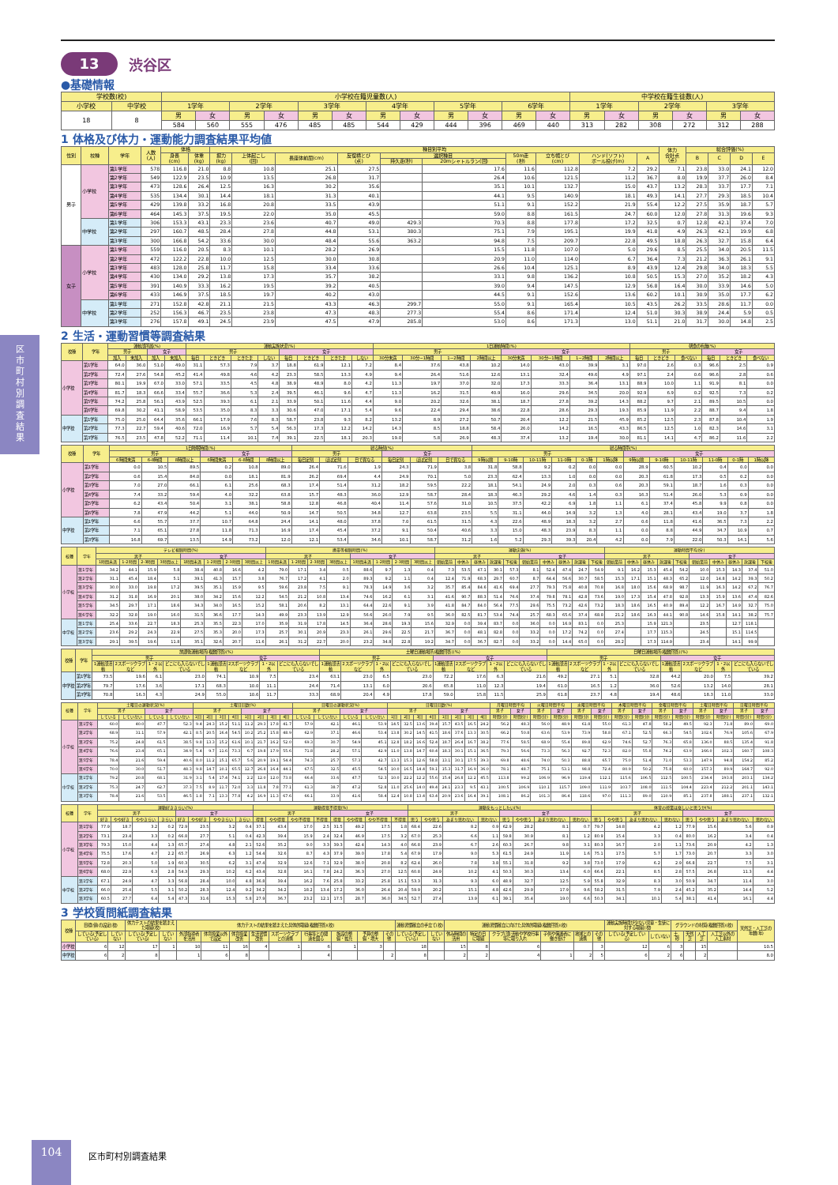区
市
町
村
別
調
査
結
果
13
渋谷区
●基礎情報
| 学校数(校) | | 小学校在籍児童数(人) | | | | | | | | | | | | 中学校在籍生徒数(人) | | | | | |
| --- | --- | --- | --- | --- | --- | --- | --- | --- | --- | --- | --- | --- | --- | --- | --- | --- | --- | --- | --- |
| 小学校 | 中学校 | 1学年 | | 2学年 | | 3学年 | | 4学年 | | 5学年 | | 6学年 | | 1学年 | | 2学年 | | 3学年 | |
| 18 | 8 | 男 | 女 | 男 | 女 | 男 | 女 | 男 | 女 | 男 | 女 | 男 | 女 | 男 | 女 | 男 | 女 | 男 | 女 |
| | | 584 | 560 | 555 | 476 | 485 | 485 | 544 | 429 | 444 | 396 | 469 | 440 | 313 | 282 | 308 | 272 | 312 | 288 |
1 体格及び体力・運動能力調査結果平均値
| 性別 | 校種 | 学年 | 人数 (人) | 体格 | | 種目別平均 | | | | | | | | | | 体力 合計点 (点) | 総合評価(%) | | | |
| --- | --- | --- | --- | --- | --- | --- | --- | --- | --- | --- | --- | --- | --- | --- | --- | --- | --- | --- | --- | --- |
| | | | | 身長 (cm) | 体重 (kg) | 握力 (kg) | 上体起こし (回) | 長座体前屈(cm) | 反復横とび (点) | 選択種目 | | 50m走 (秒) | 立ち幅とび (cm) | ハンド(ソフト) ボール投げ(m) | A | | B | C | D | E |
| | | | | | | | | | | 持久走(秒) | 20mシャトルラン(回) | | | | | | | | | |
| 男子 | 小学校 | 第1学年 | 578 | 116.8 | 21.0 | 8.8 | 10.8 | 25.1 | 27.5 | | 17.6 | 11.6 | 112.8 | 7.2 | 29.2 | 7.1 | 23.8 | 33.0 | 24.1 | 12.0 |
| | | 第2学年 | 549 | 122.9 | 23.5 | 10.9 | 13.5 | 26.8 | 31.7 | | 26.4 | 10.6 | 121.5 | 11.2 | 36.7 | 8.0 | 19.9 | 37.7 | 26.0 | 8.4 |
| | | 第3学年 | 473 | 128.6 | 26.4 | 12.5 | 16.3 | 30.2 | 35.6 | | 35.1 | 10.1 | 132.7 | 15.0 | 43.7 | 13.2 | 28.3 | 33.7 | 17.7 | 7.1 |
| | | 第4学年 | 535 | 134.4 | 30.1 | 14.4 | 18.1 | 31.3 | 40.1 | | 44.1 | 9.5 | 140.9 | 18.1 | 49.3 | 14.1 | 27.7 | 29.3 | 18.5 | 10.4 |
| | | 第5学年 | 429 | 139.8 | 33.2 | 16.8 | 20.8 | 33.5 | 43.9 | | 51.1 | 9.1 | 152.2 | 21.9 | 55.4 | 12.2 | 27.5 | 35.9 | 18.7 | 5.7 |
| | | 第6学年 | 464 | 145.3 | 37.5 | 19.5 | 22.0 | 35.0 | 45.5 | | 59.0 | 8.8 | 161.5 | 24.7 | 60.0 | 12.0 | 27.8 | 31.3 | 19.6 | 9.3 |
| | 中学校 | 第1学年 | 306 | 153.3 | 43.1 | 23.3 | 23.6 | 40.7 | 49.0 | 429.3 | 70.3 | 8.8 | 177.8 | 17.2 | 32.5 | 0.7 | 12.8 | 42.1 | 37.4 | 7.0 |
| | | 第2学年 | 297 | 160.7 | 48.5 | 28.4 | 27.8 | 44.8 | 53.1 | 380.3 | 75.1 | 7.9 | 195.1 | 19.9 | 41.8 | 4.9 | 26.3 | 42.1 | 19.9 | 6.8 |
| | | 第3学年 | 300 | 166.8 | 54.2 | 33.6 | 30.0 | 48.4 | 55.6 | 363.2 | 94.8 | 7.5 | 209.7 | 22.8 | 49.5 | 18.8 | 26.3 | 32.7 | 15.8 | 6.4 |
| 女子 | 小学校 | 第1学年 | 559 | 116.0 | 20.5 | 8.3 | 10.1 | 28.2 | 26.9 | | 15.5 | 11.8 | 107.0 | 5.0 | 29.6 | 8.5 | 25.5 | 34.0 | 20.5 | 11.5 |
| | | 第2学年 | 472 | 122.2 | 22.8 | 10.0 | 12.5 | 30.0 | 30.8 | | 20.9 | 11.0 | 114.0 | 6.7 | 36.4 | 7.3 | 21.2 | 36.3 | 26.1 | 9.1 |
| | | 第3学年 | 483 | 128.0 | 25.8 | 11.7 | 15.8 | 33.4 | 33.6 | | 26.6 | 10.4 | 125.1 | 8.9 | 43.9 | 12.4 | 29.8 | 34.0 | 18.3 | 5.5 |
| | | 第4学年 | 430 | 134.0 | 29.2 | 13.8 | 17.3 | 35.7 | 38.2 | | 33.1 | 9.8 | 136.2 | 10.8 | 50.5 | 15.3 | 27.0 | 35.2 | 18.2 | 4.3 |
| | | 第5学年 | 391 | 140.9 | 33.3 | 16.2 | 19.5 | 39.2 | 40.5 | | 39.0 | 9.4 | 147.5 | 12.9 | 56.8 | 16.4 | 30.0 | 33.9 | 14.6 | 5.0 |
| | | 第6学年 | 433 | 146.9 | 37.5 | 18.5 | 19.7 | 40.2 | 43.0 | | 44.5 | 9.1 | 152.6 | 13.6 | 60.2 | 10.1 | 30.9 | 35.0 | 17.7 | 6.2 |
| | 中学校 | 第1学年 | 271 | 152.8 | 42.8 | 21.1 | 21.5 | 43.3 | 46.3 | 299.7 | 55.0 | 9.1 | 165.4 | 10.5 | 43.5 | 26.2 | 33.5 | 28.6 | 11.7 | 0.0 |
| | | 第2学年 | 252 | 156.3 | 46.7 | 23.5 | 23.8 | 47.3 | 48.3 | 277.3 | 55.4 | 8.6 | 171.4 | 12.4 | 51.0 | 30.3 | 38.9 | 24.4 | 5.9 | 0.5 |
| | | 第3学年 | 276 | 157.8 | 49.1 | 24.5 | 23.9 | 47.5 | 47.9 | 285.8 | 53.0 | 8.6 | 171.3 | 13.0 | 51.1 | 21.0 | 31.7 | 30.0 | 14.8 | 2.5 |
2 生活・運動習慣等調査結果
| 校種 | 学年 | 運動部所属(%) | | | | 運動実施状況(%) | | | | | | | | 1日運動時間(%) | | | | | | | | 朝食の有無(%) | | | | | |
| --- | --- | --- | --- | --- | --- | --- | --- | --- | --- | --- | --- | --- | --- | --- | --- | --- | --- | --- | --- | --- | --- | --- | --- | --- | --- | --- | --- |
| | | 男子 | | 女子 | | 男子 | | | | 女子 | | | | 男子 | | | | 女子 | | | | 男子 | | | 女子 | | |
| | | 加入 | 未加入 | 加入 | 未加入 | 毎日 | ときどき | ときたま | しない | 毎日 | ときどき | ときたま | しない | 30分未満 | 30分~1時間 | 1~2時間 | 2時間以上 | 30分未満 | 30分~1時間 | 1~2時間 | 2時間以上 | 毎日 | ときどき | 食べない | 毎日 | ときどき | 食べない |
| 小学校 | 第1学年 | 64.0 | 36.0 | 51.0 | 49.0 | 31.1 | 57.3 | 7.9 | 3.7 | 18.8 | 61.9 | 12.1 | 7.2 | 8.4 | 37.6 | 43.8 | 10.2 | 14.0 | 43.0 | 39.9 | 3.1 | 97.0 | 2.6 | 0.3 | 96.6 | 2.5 | 0.9 |
| | 第2学年 | 72.4 | 27.6 | 54.8 | 45.2 | 41.4 | 49.8 | 4.6 | 4.2 | 23.3 | 58.5 | 13.3 | 4.9 | 9.4 | 26.4 | 51.6 | 12.6 | 13.1 | 32.4 | 49.6 | 4.9 | 97.1 | 2.4 | 0.6 | 96.6 | 2.8 | 0.6 |
| | 第3学年 | 80.1 | 19.9 | 67.0 | 33.0 | 57.1 | 33.5 | 4.5 | 4.8 | 38.9 | 48.9 | 8.0 | 4.2 | 11.3 | 19.7 | 37.0 | 32.0 | 17.3 | 33.3 | 36.4 | 13.1 | 88.9 | 10.0 | 1.1 | 91.9 | 8.1 | 0.0 |
| | 第4学年 | 81.7 | 18.3 | 66.6 | 33.4 | 55.7 | 36.6 | 5.3 | 2.4 | 39.5 | 46.1 | 9.6 | 4.7 | 11.3 | 16.2 | 31.5 | 40.9 | 16.0 | 29.6 | 34.5 | 20.0 | 92.9 | 6.9 | 0.2 | 92.5 | 7.3 | 0.2 |
| | 第5学年 | 74.2 | 25.8 | 56.1 | 43.9 | 52.5 | 39.3 | 6.1 | 2.1 | 33.9 | 50.1 | 11.6 | 4.4 | 9.0 | 20.2 | 32.6 | 38.1 | 18.7 | 27.8 | 39.2 | 14.3 | 88.2 | 9.7 | 2.1 | 89.5 | 10.5 | 0.0 |
| | 第6学年 | 69.8 | 30.2 | 41.1 | 58.9 | 53.5 | 35.0 | 8.3 | 3.3 | 30.6 | 47.0 | 17.1 | 5.4 | 9.6 | 22.4 | 29.4 | 38.6 | 22.8 | 28.6 | 29.3 | 19.3 | 85.9 | 11.9 | 2.2 | 88.7 | 9.4 | 1.8 |
| 中学校 | 第1学年 | 75.0 | 25.0 | 64.4 | 35.6 | 66.1 | 17.9 | 7.6 | 8.3 | 58.7 | 23.8 | 9.3 | 8.2 | 13.2 | 8.9 | 27.2 | 50.7 | 20.4 | 12.2 | 21.5 | 45.9 | 85.2 | 12.5 | 2.3 | 87.8 | 10.4 | 1.9 |
| | 第2学年 | 77.3 | 22.7 | 59.4 | 40.6 | 72.0 | 16.9 | 5.7 | 5.4 | 56.3 | 17.3 | 12.2 | 14.2 | 14.3 | 8.5 | 18.8 | 58.4 | 26.0 | 14.2 | 16.5 | 43.3 | 86.5 | 12.5 | 1.0 | 82.3 | 14.6 | 3.1 |
| | 第3学年 | 76.5 | 23.5 | 47.8 | 52.2 | 71.1 | 11.4 | 10.1 | 7.4 | 39.1 | 22.5 | 18.1 | 20.3 | 19.0 | 5.8 | 26.9 | 48.3 | 37.4 | 13.2 | 19.4 | 30.0 | 81.1 | 14.1 | 4.7 | 86.2 | 11.6 | 2.2 |
| 校種 | 学年 | 1日睡眠時間(%) | | | | | | 寝る時刻(%) | | | | | | 寝る時間帯(%) | | | | | | | | | | | |
| --- | --- | --- | --- | --- | --- | --- | --- | --- | --- | --- | --- | --- | --- | --- | --- | --- | --- | --- | --- | --- | --- | --- | --- | --- | --- |
| | | 男子 | | | 女子 | | | 男子 | | | 女子 | | | 男子 | | | | | | 女子 | | | | | |
| | | 6時間未満 | 6-8時間 | 8時間以上 | 6時間未満 | 6-8時間 | 8時間以上 | 毎日定刻 | ほぼ定刻 | 日で異なる | 毎日定刻 | ほぼ定刻 | 日で異なる | 9時以前 | 9-10時 | 10-11時 | 11-0時 | 0-1時 | 1時以降 | 9時以前 | 9-10時 | 10-11時 | 11-0時 | 0-1時 | 1時以降 |
| 小学校 | 第1学年 | 0.0 | 10.5 | 89.5 | 0.2 | 10.8 | 89.0 | 26.4 | 71.6 | 1.9 | 24.3 | 71.9 | 3.8 | 31.8 | 58.8 | 9.2 | 0.2 | 0.0 | 0.0 | 28.9 | 60.5 | 10.2 | 0.4 | 0.0 | 0.0 |
| | 第2学年 | 0.6 | 15.4 | 84.0 | 0.0 | 18.1 | 81.9 | 26.2 | 69.4 | 4.4 | 24.9 | 70.1 | 5.0 | 23.3 | 62.4 | 13.3 | 1.0 | 0.0 | 0.0 | 20.3 | 61.8 | 17.3 | 0.5 | 0.2 | 0.0 |
| | 第3学年 | 7.0 | 27.0 | 66.1 | 6.1 | 25.6 | 68.3 | 17.4 | 51.4 | 31.2 | 18.2 | 59.5 | 22.2 | 18.1 | 54.1 | 24.9 | 2.0 | 0.3 | 0.6 | 20.3 | 59.1 | 18.7 | 1.6 | 0.3 | 0.0 |
| | 第4学年 | 7.4 | 33.2 | 59.4 | 4.0 | 32.2 | 63.8 | 15.7 | 48.3 | 36.0 | 12.9 | 58.7 | 28.4 | 18.3 | 46.3 | 29.2 | 4.6 | 1.4 | 0.3 | 16.3 | 51.4 | 26.0 | 5.3 | 0.9 | 0.0 |
| | 第5学年 | 6.2 | 43.4 | 50.4 | 3.1 | 38.1 | 58.8 | 12.8 | 46.8 | 40.4 | 11.4 | 57.6 | 31.0 | 10.5 | 37.5 | 42.2 | 6.9 | 1.8 | 1.1 | 6.1 | 37.4 | 45.8 | 9.9 | 0.8 | 0.0 |
| | 第6学年 | 7.8 | 47.9 | 44.2 | 5.1 | 44.0 | 50.9 | 14.7 | 50.5 | 34.8 | 12.7 | 63.8 | 23.5 | 5.5 | 31.1 | 44.0 | 14.9 | 3.2 | 1.3 | 4.0 | 28.1 | 43.4 | 19.0 | 3.7 | 1.8 |
| 中学校 | 第1学年 | 6.6 | 55.7 | 37.7 | 10.7 | 64.8 | 24.4 | 14.1 | 48.0 | 37.8 | 7.0 | 61.5 | 31.5 | 4.3 | 22.6 | 48.9 | 18.3 | 3.2 | 2.7 | 0.6 | 11.8 | 41.6 | 36.5 | 7.3 | 2.2 |
| | 第2学年 | 7.1 | 65.1 | 27.8 | 11.8 | 71.3 | 16.9 | 17.4 | 45.4 | 37.2 | 9.1 | 50.4 | 40.6 | 3.3 | 15.0 | 48.3 | 23.9 | 8.3 | 1.1 | 0.0 | 8.8 | 44.9 | 34.7 | 10.9 | 0.7 |
| | 第3学年 | 16.8 | 69.7 | 13.5 | 14.9 | 73.2 | 12.0 | 12.1 | 53.4 | 34.6 | 10.1 | 58.7 | 31.2 | 1.6 | 5.2 | 29.3 | 39.3 | 20.4 | 4.2 | 0.0 | 7.9 | 22.0 | 50.3 | 14.1 | 5.6 |
| 校種 | 学年 | テレビ視聴時間(%) | | | | | | | | 携帯等視聴時間(%) | | | | | | | | 運動実施(%) | | | | | | | | | | 運動時間平均(分) | | | | | | | | | |
| --- | --- | --- | --- | --- | --- | --- | --- | --- | --- | --- | --- | --- | --- | --- | --- | --- | --- | --- | --- | --- | --- | --- | --- | --- | --- | --- | --- | --- | --- | --- | --- | --- | --- | --- | --- | --- | --- |
| | | 男子 | | | | 女子 | | | | 男子 | | | | 女子 | | | | 男子 | | | | | 女子 | | | | | 男子 | | | | | 女子 | | | | |
| | | 1時間未満 | 1-2時間 | 2-3時間 | 3時間以上 | 1時間未満 | 1-2時間 | 2-3時間 | 3時間以上 | 1時間未満 | 1-2時間 | 2-3時間 | 3時間以上 | 1時間未満 | 1-2時間 | 2-3時間 | 3時間以上 | 朝始業前 | 中休み | 昼休み | 放課後 | 下校後 | 朝始業前 | 中休み | 昼休み | 放課後 | 下校後 | 朝始業前 | 中休み | 昼休み | 放課後 | 下校後 | 朝始業前 | 中休み | 昼休み | 放課後 | 下校後 |
| 小学校 | 第1学年 | 34.2 | 44.1 | 15.9 | 5.8 | 38.4 | 40.8 | 16.6 | 4.2 | 79.0 | 17.1 | 3.4 | 0.5 | 88.6 | 9.7 | 1.3 | 0.4 | 7.3 | 53.5 | 47.1 | 30.1 | 57.3 | 8.1 | 52.4 | 47.4 | 24.7 | 54.9 | 9.1 | 16.2 | 15.3 | 45.4 | 54.2 | 10.0 | 15.3 | 14.3 | 37.4 | 51.0 |
| | 第2学年 | 31.1 | 45.4 | 18.4 | 5.1 | 39.1 | 41.3 | 15.7 | 3.8 | 76.7 | 17.2 | 4.1 | 2.0 | 89.3 | 9.2 | 1.1 | 0.4 | 12.4 | 71.9 | 68.3 | 29.7 | 60.7 | 8.7 | 64.4 | 56.6 | 30.7 | 58.5 | 15.3 | 17.1 | 15.1 | 48.3 | 65.2 | 12.0 | 14.8 | 14.2 | 39.3 | 50.2 |
| | 第3学年 | 30.0 | 33.0 | 19.8 | 17.2 | 39.5 | 35.1 | 15.9 | 9.5 | 59.6 | 23.8 | 7.5 | 9.1 | 78.3 | 14.9 | 3.6 | 3.2 | 35.7 | 85.4 | 84.6 | 41.6 | 69.4 | 27.7 | 79.3 | 75.8 | 40.8 | 70.8 | 16.8 | 18.0 | 15.6 | 68.9 | 98.7 | 11.9 | 16.3 | 14.2 | 67.2 | 76.7 |
| | 第4学年 | 31.2 | 31.8 | 16.9 | 20.1 | 38.0 | 34.2 | 15.6 | 12.2 | 54.5 | 21.2 | 10.8 | 13.4 | 74.6 | 16.2 | 6.1 | 3.1 | 41.6 | 90.7 | 88.3 | 51.4 | 76.6 | 37.4 | 79.8 | 78.1 | 42.8 | 73.6 | 19.0 | 17.3 | 15.4 | 47.8 | 92.8 | 13.3 | 15.9 | 13.6 | 47.4 | 82.6 |
| | 第5学年 | 34.5 | 29.7 | 17.1 | 18.6 | 34.3 | 34.0 | 16.5 | 15.2 | 58.1 | 20.6 | 8.2 | 13.1 | 64.4 | 22.6 | 9.1 | 3.9 | 41.8 | 84.7 | 84.0 | 56.4 | 77.5 | 29.6 | 75.5 | 73.2 | 42.6 | 73.2 | 18.3 | 18.6 | 16.5 | 40.9 | 89.4 | 12.2 | 16.7 | 14.9 | 32.7 | 75.0 |
| | 第6学年 | 32.2 | 32.8 | 19.0 | 16.0 | 31.5 | 36.6 | 17.7 | 14.3 | 49.9 | 23.3 | 13.9 | 12.9 | 56.6 | 26.0 | 7.9 | 9.5 | 36.0 | 82.5 | 81.7 | 53.4 | 74.4 | 25.7 | 68.3 | 65.6 | 37.4 | 68.8 | 21.2 | 18.6 | 16.3 | 44.1 | 90.8 | 14.6 | 15.8 | 14.1 | 38.2 | 75.7 |
| 中学校 | 第1学年 | 25.4 | 33.6 | 22.7 | 18.3 | 25.3 | 35.5 | 22.3 | 17.0 | 35.9 | 31.9 | 17.8 | 14.5 | 36.4 | 28.6 | 19.3 | 15.6 | 32.9 | 0.0 | 39.4 | 83.7 | 0.0 | 36.0 | 0.0 | 16.9 | 83.1 | 0.0 | 25.3 | | 15.9 | 121.3 | | 23.5 | | 12.7 | 118.1 | |
| | 第2学年 | 23.6 | 29.2 | 24.3 | 22.9 | 27.5 | 35.3 | 20.0 | 17.3 | 25.7 | 30.1 | 20.9 | 23.3 | 26.1 | 29.6 | 22.5 | 21.7 | 36.7 | 0.0 | 48.1 | 82.8 | 0.0 | 33.2 | 0.0 | 17.2 | 74.2 | 0.0 | 27.4 | | 17.7 | 115.3 | | 24.5 | | 15.1 | 114.5 | |
| | 第3学年 | 29.1 | 39.5 | 19.6 | 11.8 | 35.1 | 32.6 | 20.7 | 11.6 | 26.1 | 31.2 | 22.7 | 20.0 | 23.2 | 34.8 | 22.8 | 19.2 | 34.7 | 0.0 | 36.7 | 82.7 | 0.0 | 33.2 | 0.0 | 14.4 | 65.0 | 0.0 | 28.2 | | 17.3 | 114.9 | | 23.4 | | 14.1 | 99.9 | |
| 校種 | 学年 | 放課後運動場所(複数回答)(%) | | | | | | | | 土曜日運動場所(複数回答)(%) | | | | | | | | 日曜日運動場所(複数回答)(%) | | | | | | | |
| --- | --- | --- | --- | --- | --- | --- | --- | --- | --- | --- | --- | --- | --- | --- | --- | --- | --- | --- | --- | --- | --- | --- | --- | --- | --- |
| | | 男子 | | | | 女子 | | | | 男子 | | | | 女子 | | | | 男子 | | | | 女子 | | | |
| | | 1運動部活動 | 2スポーツクラブなど | 1・2以外 | どこにも入らないでしている | 1運動部活動 | 2スポーツクラブなど | 1・2以外 | どこにも入らないでしている | 1運動部活動 | 2スポーツクラブなど | 1・2以外 | どこにも入らないでしている | 1運動部活動 | 2スポーツクラブなど | 1・2以外 | どこにも入らないでしている | 1運動部活動 | 2スポーツクラブなど | 1・2以外 | どこにも入らないでしている | 1運動部活動 | 2スポーツクラブなど | 1・2以外 | どこにも入らないでしている |
| 中学校 | 第1学年 | 73.5 | 19.6 | 6.1 | 23.0 | 74.1 | 10.9 | 7.5 | 23.4 | 63.1 | 23.0 | 6.5 | 23.0 | 72.2 | 17.6 | 6.3 | 21.6 | 49.2 | 27.1 | 5.1 | 32.8 | 44.2 | 20.0 | 7.5 | 39.2 |
| | 第2学年 | 79.7 | 17.6 | 3.6 | 17.1 | 68.3 | 10.0 | 11.1 | 24.4 | 71.4 | 13.1 | 6.0 | 20.6 | 65.8 | 11.0 | 12.3 | 19.4 | 61.0 | 16.5 | 1.2 | 36.0 | 52.6 | 13.2 | 14.0 | 28.1 |
| | 第3学年 | 70.8 | 16.3 | 4.3 | 24.9 | 55.0 | 10.6 | 11.7 | 33.3 | 68.9 | 20.4 | 4.9 | 17.8 | 59.0 | 15.8 | 11.5 | 25.9 | 61.8 | 23.7 | 4.8 | 19.4 | 48.6 | 18.3 | 11.0 | 33.0 |
| 校種 | 学年 | 土曜日の運動状況(%) | | | | 土曜日回数(%) | | | | | | | | 日曜日の運動状況(%) | | | | 日曜日回数(%) | | | | | | | | 月曜日時間平均 | | 火曜日時間平均 | | 水曜日時間平均 | | 木曜日時間平均 | | 金曜日時間平均 | | 土曜日時間平均 | | 日曜日時間平均 | |
| --- | --- | --- | --- | --- | --- | --- | --- | --- | --- | --- | --- | --- | --- | --- | --- | --- | --- | --- | --- | --- | --- | --- | --- | --- | --- | --- | --- | --- | --- | --- | --- | --- | --- | --- | --- | --- | --- | --- | --- |
| | | 男子 | | 女子 | | 男子 | | | | 女子 | | | | 男子 | | 女子 | | 男子 | | | | 女子 | | | | 男子 | 女子 | 男子 | 女子 | 男子 | 女子 | 男子 | 女子 | 男子 | 女子 | 男子 | 女子 | 男子 | 女子 |
| | | している | していない | している | していない | 1回 | 2回 | 3回 | 4回 | 1回 | 2回 | 3回 | 4回 | している | していない | している | していない | 1回 | 2回 | 3回 | 4回 | 1回 | 2回 | 3回 | 4回 | 時間(分) | 時間(分) | 時間(分) | 時間(分) | 時間(分) | 時間(分) | 時間(分) | 時間(分) | 時間(分) | 時間(分) | 時間(分) | 時間(分) | 時間(分) | 時間(分) |
| 小学校 | 第1学年 | 60.0 | 40.0 | 47.7 | 52.3 | 9.4 | 24.3 | 15.2 | 51.1 | 11.2 | 29.3 | 17.8 | 41.7 | 57.9 | 42.1 | 46.1 | 53.9 | 14.5 | 32.5 | 13.6 | 39.4 | 15.7 | 43.5 | 16.5 | 24.2 | 56.2 | 48.3 | 56.0 | 48.9 | 61.8 | 55.0 | 61.3 | 47.8 | 58.2 | 49.5 | 92.3 | 71.8 | 89.0 | 69.0 |
| | 第2学年 | 68.9 | 31.1 | 57.9 | 42.1 | 8.5 | 20.5 | 16.4 | 54.5 | 10.2 | 25.2 | 15.8 | 48.9 | 62.9 | 37.1 | 46.6 | 53.4 | 13.8 | 30.2 | 14.5 | 41.5 | 18.6 | 37.6 | 13.3 | 30.5 | 66.2 | 50.8 | 63.6 | 53.9 | 73.9 | 58.8 | 67.1 | 52.5 | 66.3 | 54.5 | 102.6 | 76.9 | 105.6 | 67.9 |
| | 第3学年 | 75.2 | 24.8 | 61.5 | 38.5 | 9.8 | 13.3 | 15.2 | 61.6 | 10.1 | 21.7 | 16.2 | 52.0 | 69.3 | 30.7 | 54.9 | 45.1 | 12.8 | 18.2 | 16.6 | 52.4 | 18.7 | 26.4 | 16.7 | 38.2 | 77.6 | 58.5 | 68.9 | 55.4 | 89.8 | 62.9 | 74.6 | 52.7 | 76.3 | 65.8 | 136.0 | 88.5 | 135.4 | 91.8 |
| | 第4学年 | 76.6 | 23.4 | 65.1 | 34.9 | 5.4 | 9.7 | 11.6 | 73.3 | 6.7 | 19.8 | 17.9 | 55.6 | 71.8 | 28.2 | 57.1 | 42.9 | 11.0 | 13.8 | 14.7 | 60.4 | 18.3 | 30.1 | 15.1 | 36.5 | 79.3 | 56.6 | 73.3 | 56.3 | 92.7 | 72.3 | 82.0 | 55.8 | 74.2 | 63.9 | 166.0 | 102.3 | 160.7 | 108.3 |
| | 第5学年 | 78.4 | 21.6 | 59.4 | 40.6 | 8.0 | 11.2 | 15.1 | 65.7 | 5.6 | 20.9 | 19.1 | 54.4 | 74.3 | 25.7 | 57.3 | 42.7 | 13.3 | 15.3 | 12.6 | 58.8 | 13.1 | 30.1 | 17.5 | 39.3 | 69.8 | 48.6 | 74.0 | 50.3 | 88.8 | 65.7 | 75.0 | 51.4 | 71.0 | 53.3 | 147.9 | 94.8 | 154.2 | 85.2 |
| | 第6学年 | 70.0 | 30.0 | 51.7 | 48.3 | 9.8 | 14.7 | 10.1 | 65.5 | 12.7 | 26.8 | 16.4 | 44.1 | 67.5 | 32.5 | 45.5 | 54.5 | 10.0 | 16.5 | 14.4 | 59.1 | 15.3 | 31.7 | 16.9 | 36.0 | 78.1 | 48.7 | 75.1 | 53.1 | 98.8 | 72.4 | 80.9 | 50.2 | 75.8 | 60.0 | 157.3 | 89.9 | 164.7 | 92.0 |
| 中学校 | 第1学年 | 79.2 | 20.8 | 68.1 | 31.9 | 3.1 | 5.4 | 17.4 | 74.1 | 2.2 | 12.0 | 12.0 | 73.8 | 66.4 | 33.6 | 47.7 | 52.3 | 10.0 | 22.2 | 12.2 | 55.6 | 15.4 | 26.8 | 12.2 | 45.5 | 113.8 | 99.2 | 106.9 | 96.9 | 119.4 | 112.1 | 115.6 | 106.5 | 112.5 | 100.5 | 234.4 | 193.8 | 203.1 | 134.2 |
| | 第2学年 | 75.3 | 24.7 | 62.7 | 37.3 | 7.5 | 8.9 | 11.7 | 72.0 | 3.3 | 11.8 | 7.8 | 77.1 | 61.3 | 38.7 | 47.2 | 52.8 | 11.0 | 25.6 | 14.0 | 49.4 | 24.1 | 23.3 | 9.5 | 43.1 | 100.5 | 106.9 | 110.1 | 115.7 | 109.0 | 111.9 | 103.7 | 108.0 | 111.5 | 104.4 | 223.4 | 212.2 | 201.1 | 143.1 |
| | 第3学年 | 78.4 | 21.6 | 53.5 | 46.5 | 1.8 | 7.1 | 13.3 | 77.8 | 4.2 | 16.9 | 11.3 | 67.6 | 66.1 | 33.9 | 41.6 | 58.4 | 12.4 | 10.8 | 13.4 | 63.4 | 20.9 | 23.6 | 16.4 | 39.1 | 108.1 | 86.2 | 101.3 | 86.4 | 118.6 | 97.0 | 111.3 | 89.0 | 110.9 | 85.1 | 237.8 | 188.1 | 237.1 | 132.1 |
| 校種 | 学年 | 運動好ききらい(%) | | | | | | | | 運動得意不得意(%) | | | | | | | | 運動をもっとしたい(%) | | | | | | | | 体育の授業は楽しいと思うか(%) | | | | | | | |
| --- | --- | --- | --- | --- | --- | --- | --- | --- | --- | --- | --- | --- | --- | --- | --- | --- | --- | --- | --- | --- | --- | --- | --- | --- | --- | --- | --- | --- | --- | --- | --- | --- | --- |
| | | 男子 | | | | 女子 | | | | 男子 | | | | 女子 | | | | 男子 | | | | 女子 | | | | 男子 | | | | 女子 | | | |
| | | 好き | やや好き | ややきらい | きらい | 好き | やや好き | ややきらい | きらい | 得意 | やや得意 | やや不得意 | 不得意 | 得意 | やや得意 | やや不得意 | 不得意 | 思う | やや思う | あまり思わない | 思わない | 思う | やや思う | あまり思わない | 思わない | 思う | やや思う | あまり思わない | 思わない | 思う | やや思う | あまり思わない | 思わない |
| 小学校 | 第1学年 | 77.9 | 18.7 | 3.2 | 0.2 | 72.9 | 23.5 | 3.2 | 0.4 | 37.1 | 43.4 | 17.0 | 2.5 | 31.5 | 49.2 | 17.5 | 1.8 | 68.4 | 22.6 | 8.2 | 0.9 | 62.9 | 28.2 | 8.1 | 0.7 | 79.7 | 14.8 | 4.2 | 1.2 | 77.9 | 15.6 | 5.6 | 0.9 |
| | 第2学年 | 73.1 | 23.4 | 3.3 | 0.2 | 66.8 | 27.7 | 5.1 | 0.4 | 42.3 | 39.4 | 15.9 | 2.4 | 32.4 | 46.9 | 17.5 | 3.2 | 67.0 | 25.3 | 6.6 | 1.1 | 59.8 | 30.9 | 8.1 | 1.2 | 80.9 | 15.4 | 3.3 | 0.4 | 80.0 | 16.2 | 3.4 | 0.4 |
| | 第3学年 | 79.3 | 15.0 | 4.4 | 1.3 | 65.7 | 27.4 | 4.8 | 2.1 | 52.6 | 35.2 | 9.0 | 3.3 | 39.3 | 42.4 | 14.3 | 4.0 | 66.8 | 23.9 | 6.7 | 2.6 | 60.3 | 26.7 | 9.8 | 3.1 | 80.3 | 16.7 | 2.0 | 1.1 | 73.6 | 20.9 | 4.2 | 1.3 |
| | 第4学年 | 75.5 | 17.6 | 4.7 | 2.2 | 65.7 | 26.9 | 6.3 | 1.2 | 54.4 | 32.6 | 8.7 | 4.3 | 37.9 | 39.0 | 17.8 | 5.4 | 67.9 | 17.9 | 9.0 | 5.3 | 61.5 | 24.9 | 11.9 | 1.6 | 75.1 | 17.5 | 5.7 | 1.7 | 73.0 | 20.7 | 3.3 | 3.0 |
| | 第5学年 | 72.8 | 20.3 | 5.0 | 1.9 | 60.3 | 30.5 | 6.2 | 3.1 | 47.4 | 32.9 | 12.6 | 7.1 | 32.9 | 38.0 | 20.8 | 8.2 | 62.4 | 26.0 | 7.8 | 3.8 | 55.1 | 31.8 | 9.2 | 3.8 | 73.0 | 17.9 | 6.2 | 2.9 | 66.8 | 22.7 | 7.5 | 3.1 |
| | 第6学年 | 68.0 | 22.9 | 6.3 | 2.8 | 54.3 | 29.3 | 10.2 | 6.2 | 43.4 | 32.8 | 16.1 | 7.8 | 24.2 | 36.3 | 27.0 | 12.5 | 60.8 | 24.9 | 10.2 | 4.1 | 50.3 | 30.3 | 13.4 | 6.0 | 66.6 | 22.1 | 8.5 | 2.8 | 57.5 | 26.8 | 11.3 | 4.4 |
| 中学校 | 第1学年 | 67.1 | 24.9 | 4.7 | 3.3 | 56.8 | 28.4 | 10.0 | 4.8 | 36.8 | 39.4 | 16.2 | 7.6 | 25.8 | 33.2 | 25.8 | 15.1 | 53.3 | 31.3 | 9.3 | 6.0 | 48.9 | 32.7 | 12.5 | 5.9 | 55.8 | 32.9 | 8.3 | 3.0 | 50.9 | 34.7 | 11.4 | 3.0 |
| | 第2学年 | 66.0 | 25.4 | 5.5 | 3.1 | 50.2 | 28.3 | 12.4 | 9.2 | 34.2 | 34.2 | 18.2 | 13.4 | 17.2 | 36.0 | 26.4 | 20.4 | 59.9 | 20.2 | 15.1 | 4.8 | 42.6 | 29.9 | 17.9 | 9.6 | 58.2 | 31.5 | 7.9 | 2.4 | 45.2 | 35.2 | 14.4 | 5.2 |
| | 第3学年 | 60.5 | 27.7 | 6.4 | 5.4 | 47.3 | 31.6 | 15.3 | 5.8 | 27.9 | 36.7 | 23.2 | 12.1 | 17.5 | 28.7 | 36.0 | 34.5 | 52.7 | 27.4 | 13.9 | 6.1 | 39.1 | 35.4 | 19.0 | 6.6 | 50.3 | 34.1 | 10.1 | 5.4 | 38.1 | 41.4 | 16.1 | 4.4 |
3 学校質問紙調査結果
| 校種 | 目標(値)の設定(校) | | 体力テストの結果を踏まえた取組(校) | | 体力テストの結果を踏まえた具体的取組(複数回答)(校) | | | | | | | | | 運動習慣確立の手立て(校) | | 運動習慣確立に向けた具体的取組(複数回答)(校) | | | | | | 運動実施時間が少ない児童・生徒に対する取組(校) | | グラウンドの材質(複数回答)(校) | | | | 天然芝・人工芝の年数(年) |
| --- | --- | --- | --- | --- | --- | --- | --- | --- | --- | --- | --- | --- | --- | --- | --- | --- | --- | --- | --- | --- | --- | --- | --- | --- | --- | --- | --- | --- |
| | している(予定している) | していない | している(予定している) | していない | 外部指導者を活用 | 体育授業以外で設定 | 体育授業改善 | 生活習慣改善 | スポーツクラブとの連携 | 行事等との関連を図る | 施設の整備・拡充 | 予算の整備・増大 | その他 | している(予定している) | していない | 休み時間の活用 | 特定の日に取組 | クラブ(部)活動や学校行事等に取り入れ | 子供や保護者に働き掛け | 地域との連携 | その他 | している(予定している) | していない | 土、砂 | 天然芝 | 人工芝 | 人工芝以外の人工素材 | |
| 小学校 | 6 | 12 | 17 | 1 | 10 | 11 | 16 | 4 | 1 | 6 | 1 | 3 | | 18 | | 15 | 8 | 6 | | | 3 | 12 | 6 | 3 | | 15 | | 10.5 |
| 中学校 | 6 | 2 | 8 | | 1 | 6 | 8 | | | 4 | | | 2 | 8 | | 2 | 2 | 4 | 1 | 2 | 5 | 6 | 2 | 6 | | 2 | | 8.0 |
104
区市町村別調査結果